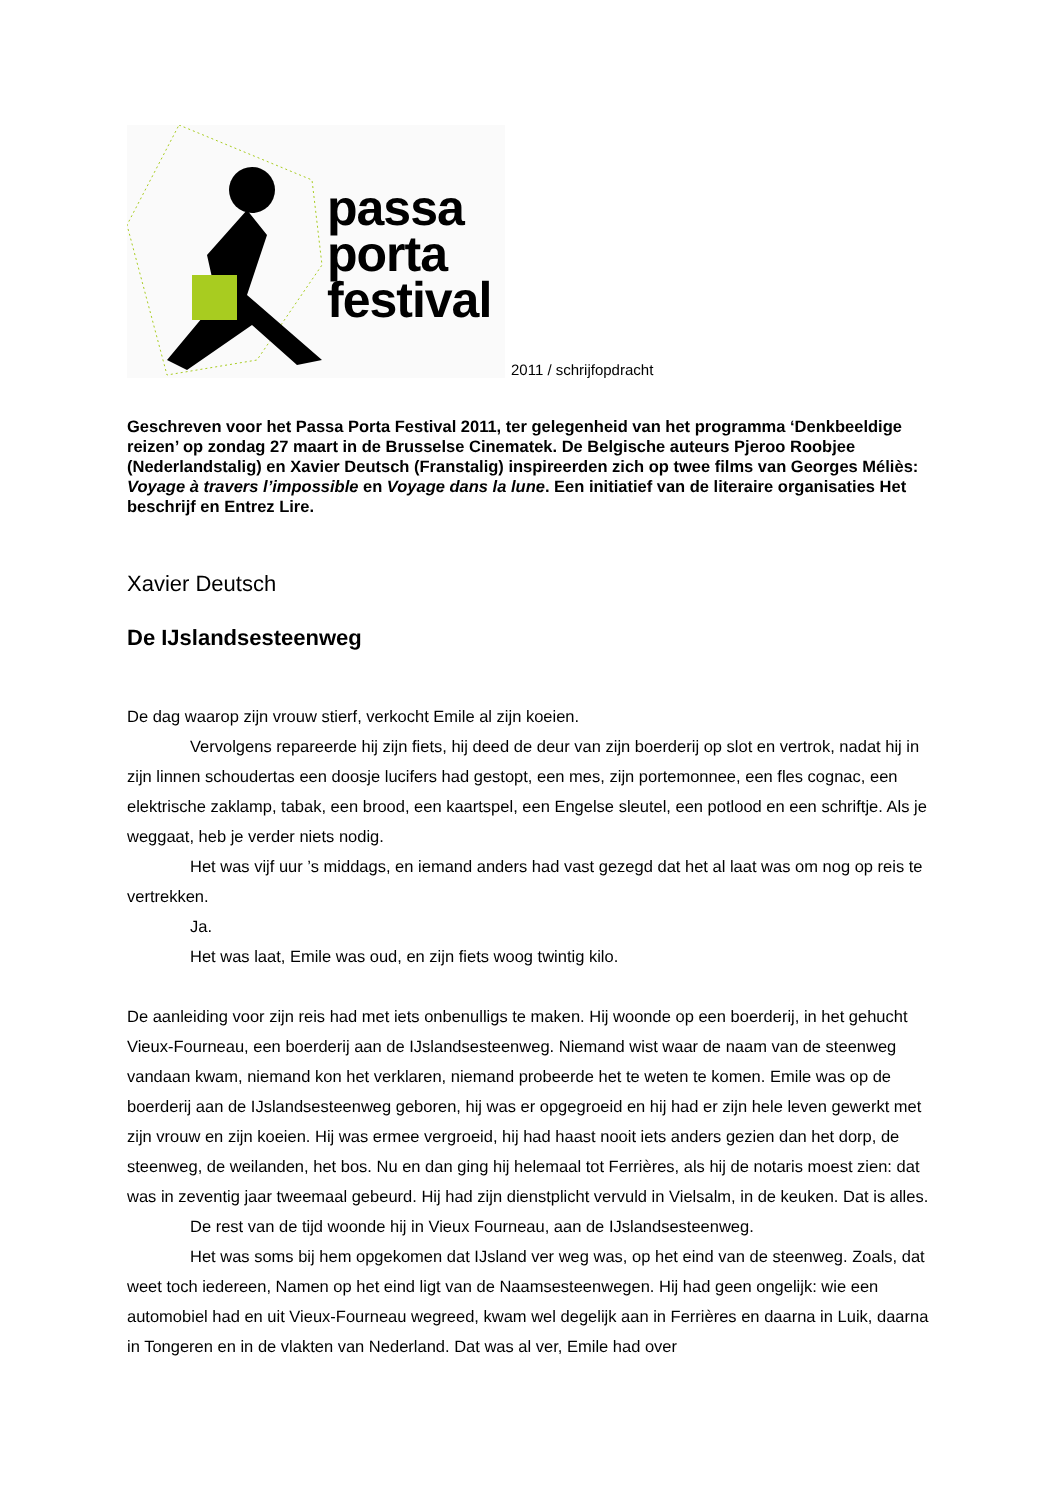passa
porta
festival
2011 / schrijfopdracht
Geschreven voor het Passa Porta Festival 2011, ter gelegenheid van het programma ‘Denkbeeldige reizen’ op zondag 27 maart in de Brusselse Cinematek. De Belgische auteurs Pjeroo Roobjee (Nederlandstalig) en Xavier Deutsch (Franstalig) inspireerden zich op twee films van Georges Méliès: Voyage à travers l’impossible en Voyage dans la lune. Een initiatief van de literaire organisaties Het beschrijf en Entrez Lire.
Xavier Deutsch
De IJslandsesteenweg
De dag waarop zijn vrouw stierf, verkocht Emile al zijn koeien.
Vervolgens repareerde hij zijn fiets, hij deed de deur van zijn boerderij op slot en vertrok, nadat hij in zijn linnen schoudertas een doosje lucifers had gestopt, een mes, zijn portemonnee, een fles cognac, een elektrische zaklamp, tabak, een brood, een kaartspel, een Engelse sleutel, een potlood en een schriftje. Als je weggaat, heb je verder niets nodig.
Het was vijf uur ’s middags, en iemand anders had vast gezegd dat het al laat was om nog op reis te vertrekken.
Ja.
Het was laat, Emile was oud, en zijn fiets woog twintig kilo.
De aanleiding voor zijn reis had met iets onbenulligs te maken. Hij woonde op een boerderij, in het gehucht Vieux-Fourneau, een boerderij aan de IJslandsesteenweg. Niemand wist waar de naam van de steenweg vandaan kwam, niemand kon het verklaren, niemand probeerde het te weten te komen. Emile was op de boerderij aan de IJslandsesteenweg geboren, hij was er opgegroeid en hij had er zijn hele leven gewerkt met zijn vrouw en zijn koeien. Hij was ermee vergroeid, hij had haast nooit iets anders gezien dan het dorp, de steenweg, de weilanden, het bos. Nu en dan ging hij helemaal tot Ferrières, als hij de notaris moest zien: dat was in zeventig jaar tweemaal gebeurd. Hij had zijn dienstplicht vervuld in Vielsalm, in de keuken. Dat is alles.
De rest van de tijd woonde hij in Vieux Fourneau, aan de IJslandsesteenweg.
Het was soms bij hem opgekomen dat IJsland ver weg was, op het eind van de steenweg. Zoals, dat weet toch iedereen, Namen op het eind ligt van de Naamsesteenwegen. Hij had geen ongelijk: wie een automobiel had en uit Vieux-Fourneau wegreed, kwam wel degelijk aan in Ferrières en daarna in Luik, daarna in Tongeren en in de vlakten van Nederland. Dat was al ver, Emile had over